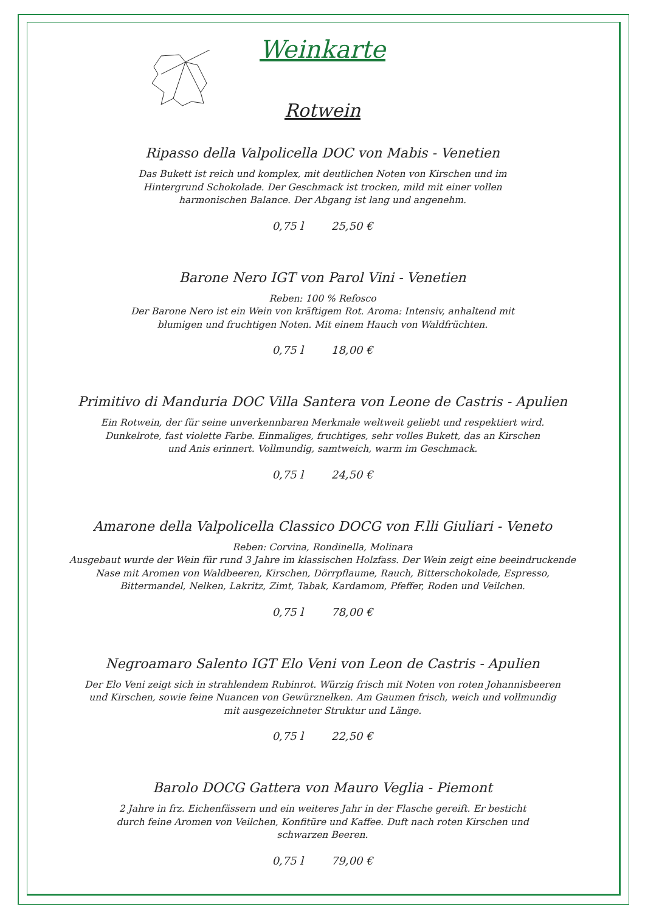Weinkarte
Rotwein
Ripasso della Valpolicella DOC von Mabis - Venetien
Das Bukett ist reich und komplex, mit deutlichen Noten von Kirschen und im
Hintergrund Schokolade. Der Geschmack ist trocken, mild mit einer vollen
harmonischen Balance. Der Abgang ist lang und angenehm.
0,75 l 25,50 €
Barone Nero IGT von Parol Vini - Venetien
Reben: 100 % Refosco
Der Barone Nero ist ein Wein von kräftigem Rot. Aroma: Intensiv, anhaltend mit
blumigen und fruchtigen Noten. Mit einem Hauch von Waldfrüchten.
0,75 l 18,00 €
Primitivo di Manduria DOC Villa Santera von Leone de Castris - Apulien
Ein Rotwein, der für seine unverkennbaren Merkmale weltweit geliebt und respektiert wird.
Dunkelrote, fast violette Farbe. Einmaliges, fruchtiges, sehr volles Bukett, das an Kirschen
und Anis erinnert. Vollmundig, samtweich, warm im Geschmack.
0,75 l 24,50 €
Amarone della Valpolicella Classico DOCG von F.lli Giuliari - Veneto
Reben: Corvina, Rondinella, Molinara
Ausgebaut wurde der Wein für rund 3 Jahre im klassischen Holzfass. Der Wein zeigt eine beeindruckende
Nase mit Aromen von Waldbeeren, Kirschen, Dörrpflaume, Rauch, Bitterschokolade, Espresso,
Bittermandel, Nelken, Lakritz, Zimt, Tabak, Kardamom, Pfeffer, Roden und Veilchen.
0,75 l 78,00 €
Negroamaro Salento IGT Elo Veni von Leon de Castris - Apulien
Der Elo Veni zeigt sich in strahlendem Rubinrot. Würzig frisch mit Noten von roten Johannisbeeren
und Kirschen, sowie feine Nuancen von Gewürznelken. Am Gaumen frisch, weich und vollmundig
mit ausgezeichneter Struktur und Länge.
0,75 l 22,50 €
Barolo DOCG Gattera von Mauro Veglia - Piemont
2 Jahre in frz. Eichenfässern und ein weiteres Jahr in der Flasche gereift. Er besticht
durch feine Aromen von Veilchen, Konfitüre und Kaffee. Duft nach roten Kirschen und
schwarzen Beeren.
0,75 l 79,00 €